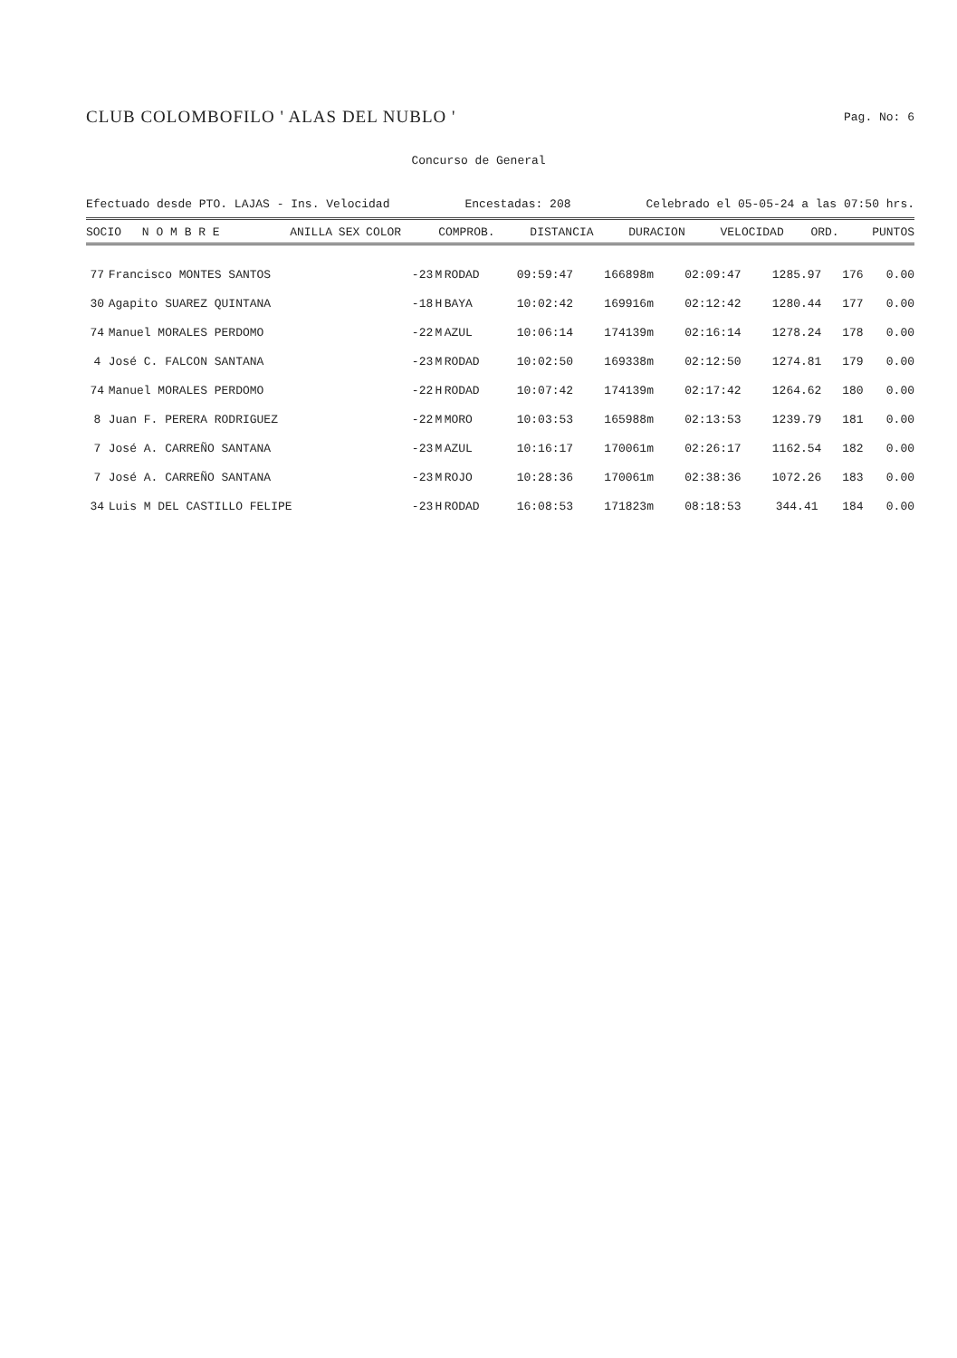CLUB COLOMBOFILO ' ALAS DEL NUBLO '
Pag. No: 6
Concurso de General
Efectuado desde PTO. LAJAS - Ins. Velocidad Encestadas: 208 Celebrado el 05-05-24 a las 07:50 hrs.
| SOCIO | N O M B R E | ANILLA | SEX | COLOR | COMPROB. | DISTANCIA | DURACION | VELOCIDAD | ORD. | PUNTOS |
| --- | --- | --- | --- | --- | --- | --- | --- | --- | --- | --- |
| 77 | Francisco MONTES SANTOS | -23 | M | RODAD | 09:59:47 | 166898m | 02:09:47 | 1285.97 | 176 | 0.00 |
| 30 | Agapito SUAREZ QUINTANA | -18 | H | BAYA | 10:02:42 | 169916m | 02:12:42 | 1280.44 | 177 | 0.00 |
| 74 | Manuel MORALES PERDOMO | -22 | M | AZUL | 10:06:14 | 174139m | 02:16:14 | 1278.24 | 178 | 0.00 |
| 4 | José C. FALCON SANTANA | -23 | M | RODAD | 10:02:50 | 169338m | 02:12:50 | 1274.81 | 179 | 0.00 |
| 74 | Manuel MORALES PERDOMO | -22 | H | RODAD | 10:07:42 | 174139m | 02:17:42 | 1264.62 | 180 | 0.00 |
| 8 | Juan F. PERERA RODRIGUEZ | -22 | M | MORO | 10:03:53 | 165988m | 02:13:53 | 1239.79 | 181 | 0.00 |
| 7 | José A. CARREÑO SANTANA | -23 | M | AZUL | 10:16:17 | 170061m | 02:26:17 | 1162.54 | 182 | 0.00 |
| 7 | José A. CARREÑO SANTANA | -23 | M | ROJO | 10:28:36 | 170061m | 02:38:36 | 1072.26 | 183 | 0.00 |
| 34 | Luis M DEL CASTILLO FELIPE | -23 | H | RODAD | 16:08:53 | 171823m | 08:18:53 | 344.41 | 184 | 0.00 |